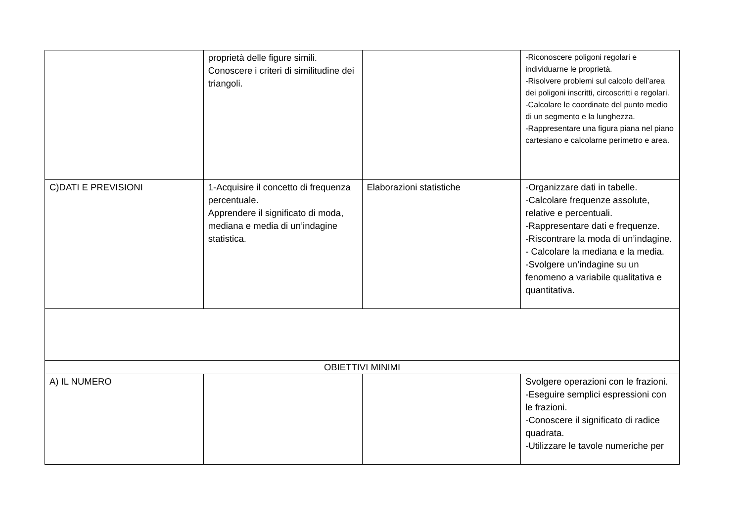| | proprietà delle figure simili. Conoscere i criteri di similitudine dei triangoli. | | -Riconoscere poligoni regolari e individuarne le proprietà. -Risolvere problemi sul calcolo dell’area dei poligoni inscritti, circoscritti e regolari. -Calcolare le coordinate del punto medio di un segmento e la lunghezza. -Rappresentare una figura piana nel piano cartesiano e calcolarne perimetro e area. |
| C)DATI E PREVISIONI | 1-Acquisire il concetto di frequenza percentuale. Apprendere il significato di moda, mediana e media di un’indagine statistica. | Elaborazioni statistiche | -Organizzare dati in tabelle. -Calcolare frequenze assolute, relative e percentuali. -Rappresentare dati e frequenze. -Riscontrare la moda di un’indagine. - Calcolare la mediana e la media. -Svolgere un’indagine su un fenomeno a variabile qualitativa e quantitativa. |
| OBIETTIVI MINIMI | | | |
| A) IL NUMERO | | | Svolgere operazioni con le frazioni. -Eseguire semplici espressioni con le frazioni. -Conoscere il significato di radice quadrata. -Utilizzare le tavole numeriche per |